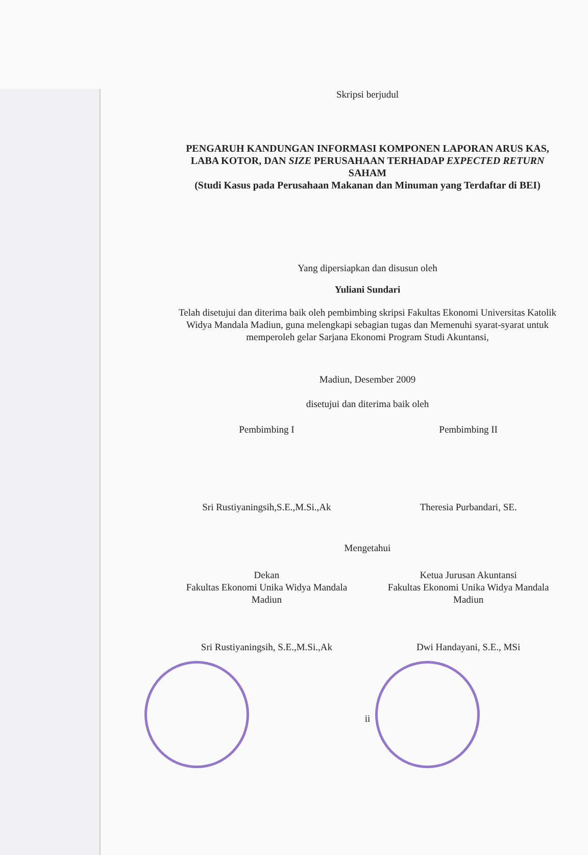Skripsi berjudul
PENGARUH KANDUNGAN INFORMASI KOMPONEN LAPORAN ARUS KAS, LABA KOTOR, DAN SIZE PERUSAHAAN TERHADAP EXPECTED RETURN SAHAM
(Studi Kasus pada Perusahaan Makanan dan Minuman yang Terdaftar di BEI)
Yang dipersiapkan dan disusun oleh
Yuliani Sundari
Telah disetujui dan diterima baik oleh pembimbing skripsi Fakultas Ekonomi Universitas Katolik Widya Mandala Madiun, guna melengkapi sebagian tugas dan Memenuhi syarat-syarat untuk memperoleh gelar Sarjana Ekonomi Program Studi Akuntansi,
Madiun, Desember 2009
disetujui dan diterima baik oleh
Pembimbing I Pembimbing II
Sri Rustiyaningsih,S.E.,M.Si.,Ak
Theresia Purbandari, SE.
Mengetahui
Dekan
Fakultas Ekonomi Unika Widya Mandala
Madiun
Ketua Jurusan Akuntansi
Fakultas Ekonomi Unika Widya Mandala
Madiun
Sri Rustiyaningsih, S.E.,M.Si.,Ak
Dwi Handayani, S.E., MSi
ii